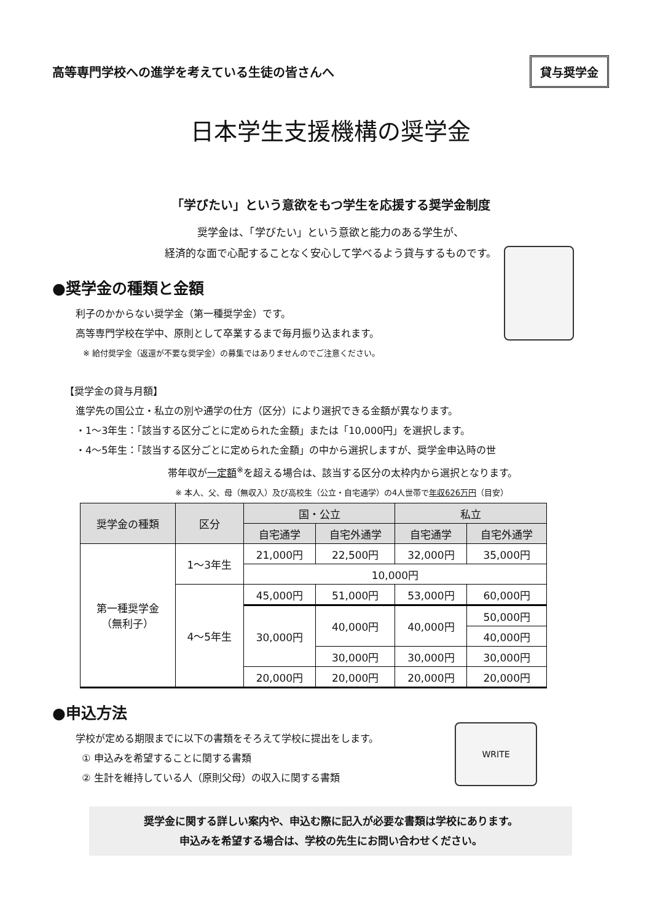高等専門学校への進学を考えている生徒の皆さんへ
貸与奨学金
日本学生支援機構の奨学金
「学びたい」という意欲をもつ学生を応援する奨学金制度
奨学金は、「学びたい」という意欲と能力のある学生が、
経済的な面で心配することなく安心して学べるよう貸与するものです。
●奨学金の種類と金額
利子のかからない奨学金（第一種奨学金）です。
高等専門学校在学中、原則として卒業するまで毎月振り込まれます。
※ 給付奨学金（返還が不要な奨学金）の募集ではありませんのでご注意ください。
【奨学金の貸与月額】
進学先の国公立・私立の別や通学の仕方（区分）により選択できる金額が異なります。
・1～3年生：「該当する区分ごとに定められた金額」または「10,000円」を選択します。
・4～5年生：「該当する区分ごとに定められた金額」の中から選択しますが、奨学金申込時の世
帯年収が一定額<sup>※</sup>を超える場合は、該当する区分の太枠内から選択となります。
※ 本人、父、母（無収入）及び高校生（公立・自宅通学）の4人世帯で年収626万円（目安）
| 奨学金の種類 | 区分 | 国・公立 | | 私立 | |
| --- | --- | --- | --- | --- | --- |
| | | 自宅通学 | 自宅外通学 | 自宅通学 | 自宅外通学 |
| 第一種奨学金 （無利子） | 1～3年生 | 21,000円 | 22,500円 | 32,000円 | 35,000円 |
| | | 10,000円 | | | |
| | 4～5年生 | 45,000円 | 51,000円 | 53,000円 | 60,000円 |
| | | 30,000円 | 40,000円 | 40,000円 | 50,000円 |
| | | | | | 40,000円 |
| | | | 30,000円 | 30,000円 | 30,000円 |
| | | 20,000円 | 20,000円 | 20,000円 | 20,000円 |
●申込方法
学校が定める期限までに以下の書類をそろえて学校に提出をします。
① 申込みを希望することに関する書類
② 生計を維持している人（原則父母）の収入に関する書類
WRITE
奨学金に関する詳しい案内や、申込む際に記入が必要な書類は学校にあります。
申込みを希望する場合は、学校の先生にお問い合わせください。